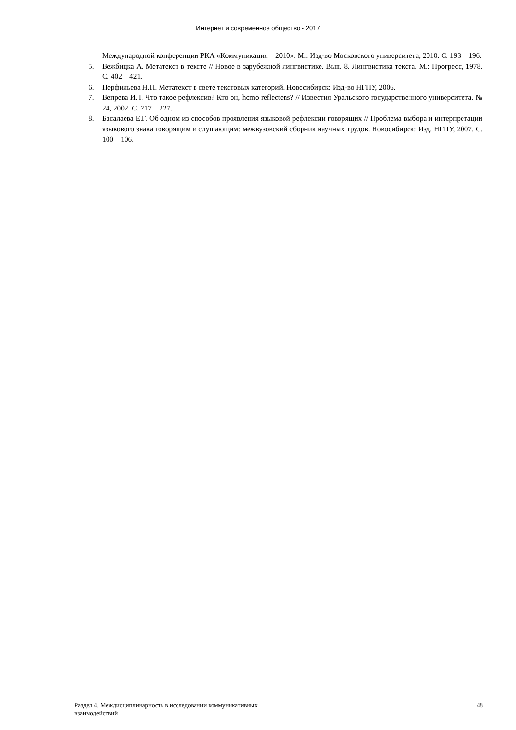Интернет и современное общество - 2017
Международной конференции РКА «Коммуникация – 2010». М.: Изд-во Московского университета, 2010. С. 193 – 196.
5. Вежбицка А. Метатекст в тексте // Новое в зарубежной лингвистике. Вып. 8. Лингвистика текста. М.: Прогресс, 1978. С. 402 – 421.
6. Перфильева Н.П. Метатекст в свете текстовых категорий. Новосибирск: Изд-во НГПУ, 2006.
7. Вепрева И.Т. Что такое рефлексив? Кто он, homo reflectens? // Известия Уральского государственного университета. № 24, 2002. С. 217 – 227.
8. Басалаева Е.Г. Об одном из способов проявления языковой рефлексии говорящих // Проблема выбора и интерпретации языкового знака говорящим и слушающим: межвузовский сборник научных трудов. Новосибирск: Изд. НГПУ, 2007. С. 100 – 106.
Раздел 4. Междисциплинарность в исследовании коммуникативных
взаимодействий
48